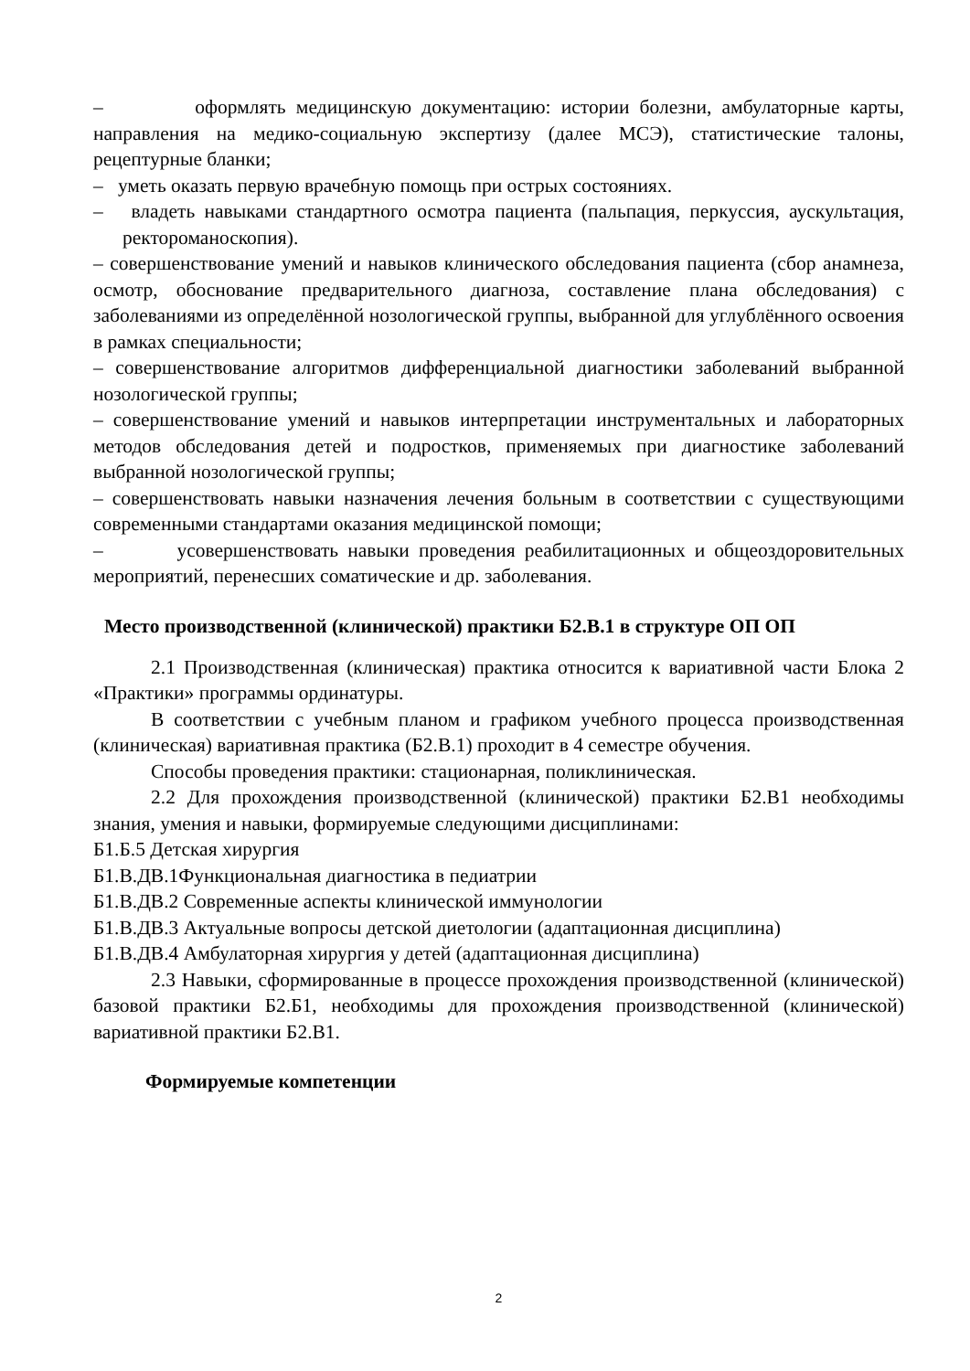– оформлять медицинскую документацию: истории болезни, амбулаторные карты, направления на медико-социальную экспертизу (далее МСЭ), статистические талоны, рецептурные бланки;
– уметь оказать первую врачебную помощь при острых состояниях.
– владеть навыками стандартного осмотра пациента (пальпация, перкуссия, аускультация, ректороманоскопия).
– совершенствование умений и навыков клинического обследования пациента (сбор анамнеза, осмотр, обоснование предварительного диагноза, составление плана обследования) с заболеваниями из определённой нозологической группы, выбранной для углублённого освоения в рамках специальности;
– совершенствование алгоритмов дифференциальной диагностики заболеваний выбранной нозологической группы;
– совершенствование умений и навыков интерпретации инструментальных и лабораторных методов обследования детей и подростков, применяемых при диагностике заболеваний выбранной нозологической группы;
– совершенствовать навыки назначения лечения больным в соответствии с существующими современными стандартами оказания медицинской помощи;
– усовершенствовать навыки проведения реабилитационных и общеоздоровительных мероприятий, перенесших соматические и др. заболевания.
Место производственной (клинической) практики Б2.В.1 в структуре ОП ОП
2.1 Производственная (клиническая) практика относится к вариативной части Блока 2 «Практики» программы ординатуры.
В соответствии с учебным планом и графиком учебного процесса производственная (клиническая) вариативная практика (Б2.В.1) проходит в 4 семестре обучения.
Способы проведения практики: стационарная, поликлиническая.
2.2 Для прохождения производственной (клинической) практики Б2.В1 необходимы знания, умения и навыки, формируемые следующими дисциплинами:
Б1.Б.5 Детская хирургия
Б1.В.ДВ.1Функциональная диагностика в педиатрии
Б1.В.ДВ.2 Современные аспекты клинической иммунологии
Б1.В.ДВ.3 Актуальные вопросы детской диетологии (адаптационная дисциплина)
Б1.В.ДВ.4 Амбулаторная хирургия у детей (адаптационная дисциплина)
2.3 Навыки, сформированные в процессе прохождения производственной (клинической) базовой практики Б2.Б1, необходимы для прохождения производственной (клинической) вариативной практики Б2.В1.
Формируемые компетенции
2